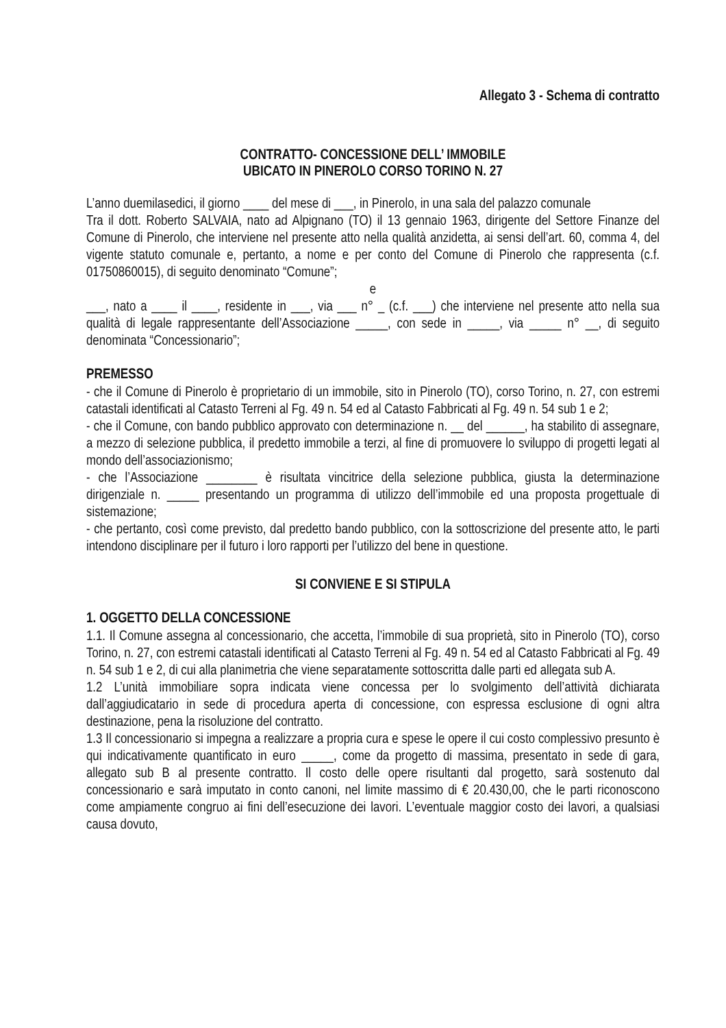Allegato 3 - Schema di contratto
CONTRATTO- CONCESSIONE DELL’ IMMOBILE
UBICATO IN PINEROLO CORSO TORINO N. 27
L’anno duemilasedici, il giorno ____ del mese di ___, in Pinerolo, in una sala del palazzo comunale
Tra il dott. Roberto SALVAIA, nato ad Alpignano (TO) il 13 gennaio 1963, dirigente del Settore Finanze del Comune di Pinerolo, che interviene nel presente atto nella qualità anzidetta, ai sensi dell’art. 60, comma 4, del vigente statuto comunale e, pertanto, a nome e per conto del Comune di Pinerolo che rappresenta (c.f. 01750860015), di seguito denominato “Comune”;
e
___, nato a ____ il ____, residente in ___, via ___ n° _ (c.f. ___) che interviene nel presente atto nella sua qualità di legale rappresentante dell’Associazione _____, con sede in _____, via _____ n° __, di seguito denominata “Concessionario”;
PREMESSO
- che il Comune di Pinerolo è proprietario di un immobile, sito in Pinerolo (TO), corso Torino, n. 27, con estremi catastali identificati al Catasto Terreni al Fg. 49 n. 54 ed al Catasto Fabbricati al Fg. 49 n. 54 sub 1 e 2;
- che il Comune, con bando pubblico approvato con determinazione n. __ del ______, ha stabilito di assegnare, a mezzo di selezione pubblica, il predetto immobile a terzi, al fine di promuovere lo sviluppo di progetti legati al mondo dell’associazionismo;
- che l’Associazione ________ è risultata vincitrice della selezione pubblica, giusta la determinazione dirigenziale n. _____ presentando un programma di utilizzo dell’immobile ed una proposta progettuale di sistemazione;
- che pertanto, così come previsto, dal predetto bando pubblico, con la sottoscrizione del presente atto, le parti intendono disciplinare per il futuro i loro rapporti per l’utilizzo del bene in questione.
SI CONVIENE E SI STIPULA
1. OGGETTO DELLA CONCESSIONE
1.1. Il Comune assegna al concessionario, che accetta, l’immobile di sua proprietà, sito in Pinerolo (TO), corso Torino, n. 27, con estremi catastali identificati al Catasto Terreni al Fg. 49 n. 54 ed al Catasto Fabbricati al Fg. 49 n. 54 sub 1 e 2, di cui alla planimetria che viene separatamente sottoscritta dalle parti ed allegata sub A.
1.2 L’unità immobiliare sopra indicata viene concessa per lo svolgimento dell’attività dichiarata dall’aggiudicatario in sede di procedura aperta di concessione, con espressa esclusione di ogni altra destinazione, pena la risoluzione del contratto.
1.3 Il concessionario si impegna a realizzare a propria cura e spese le opere il cui costo complessivo presunto è qui indicativamente quantificato in euro _____, come da progetto di massima, presentato in sede di gara, allegato sub B al presente contratto. Il costo delle opere risultanti dal progetto, sarà sostenuto dal concessionario e sarà imputato in conto canoni, nel limite massimo di € 20.430,00, che le parti riconoscono come ampiamente congruo ai fini dell’esecuzione dei lavori. L’eventuale maggior costo dei lavori, a qualsiasi causa dovuto,